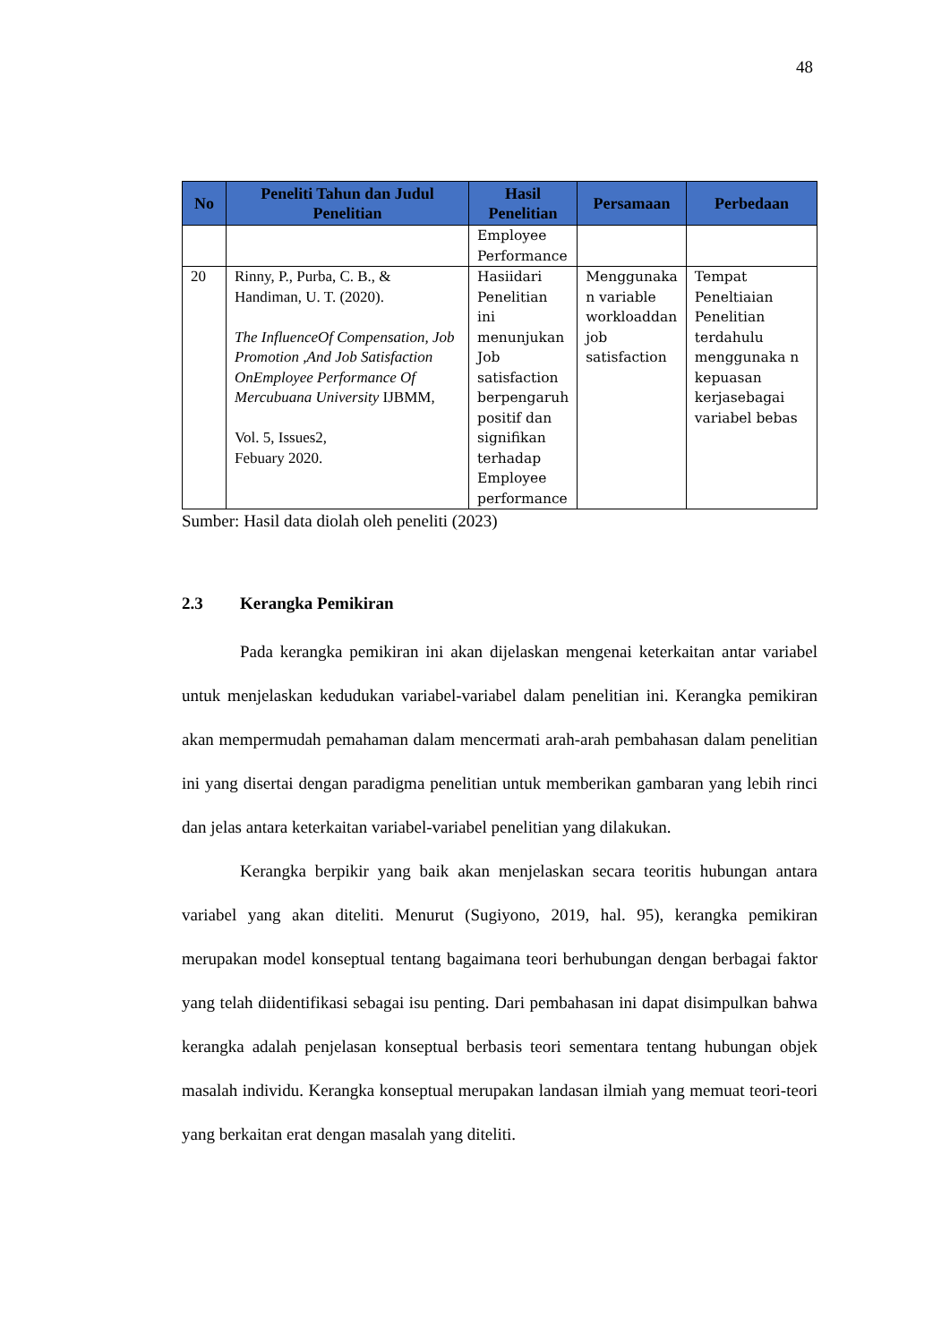48
| No | Peneliti Tahun dan Judul Penelitian | Hasil Penelitian | Persamaan | Perbedaan |
| --- | --- | --- | --- | --- |
| | | Employee Performance | | |
| 20 | Rinny, P., Purba, C. B., & Handiman, U. T. (2020). The InfluenceOf Compensation, Job Promotion ,And Job Satisfaction OnEmployee Performance Of Mercubuana University IJBMM, Vol. 5, Issues2, Febuary 2020. | Hasiidari Penelitian ini menunjukan Job satisfaction berpengaruh positif dan signifikan terhadap Employee performance | Menggunaka n variable workloaddan job satisfaction | Tempat Peneltiaian Penelitian terdahulu menggunaka n kepuasan kerjasebagai variabel bebas |
Sumber: Hasil data diolah oleh peneliti (2023)
2.3 Kerangka Pemikiran
Pada kerangka pemikiran ini akan dijelaskan mengenai keterkaitan antar variabel untuk menjelaskan kedudukan variabel-variabel dalam penelitian ini. Kerangka pemikiran akan mempermudah pemahaman dalam mencermati arah-arah pembahasan dalam penelitian ini yang disertai dengan paradigma penelitian untuk memberikan gambaran yang lebih rinci dan jelas antara keterkaitan variabel-variabel penelitian yang dilakukan.
Kerangka berpikir yang baik akan menjelaskan secara teoritis hubungan antara variabel yang akan diteliti. Menurut (Sugiyono, 2019, hal. 95), kerangka pemikiran merupakan model konseptual tentang bagaimana teori berhubungan dengan berbagai faktor yang telah diidentifikasi sebagai isu penting. Dari pembahasan ini dapat disimpulkan bahwa kerangka adalah penjelasan konseptual berbasis teori sementara tentang hubungan objek masalah individu. Kerangka konseptual merupakan landasan ilmiah yang memuat teori-teori yang berkaitan erat dengan masalah yang diteliti.